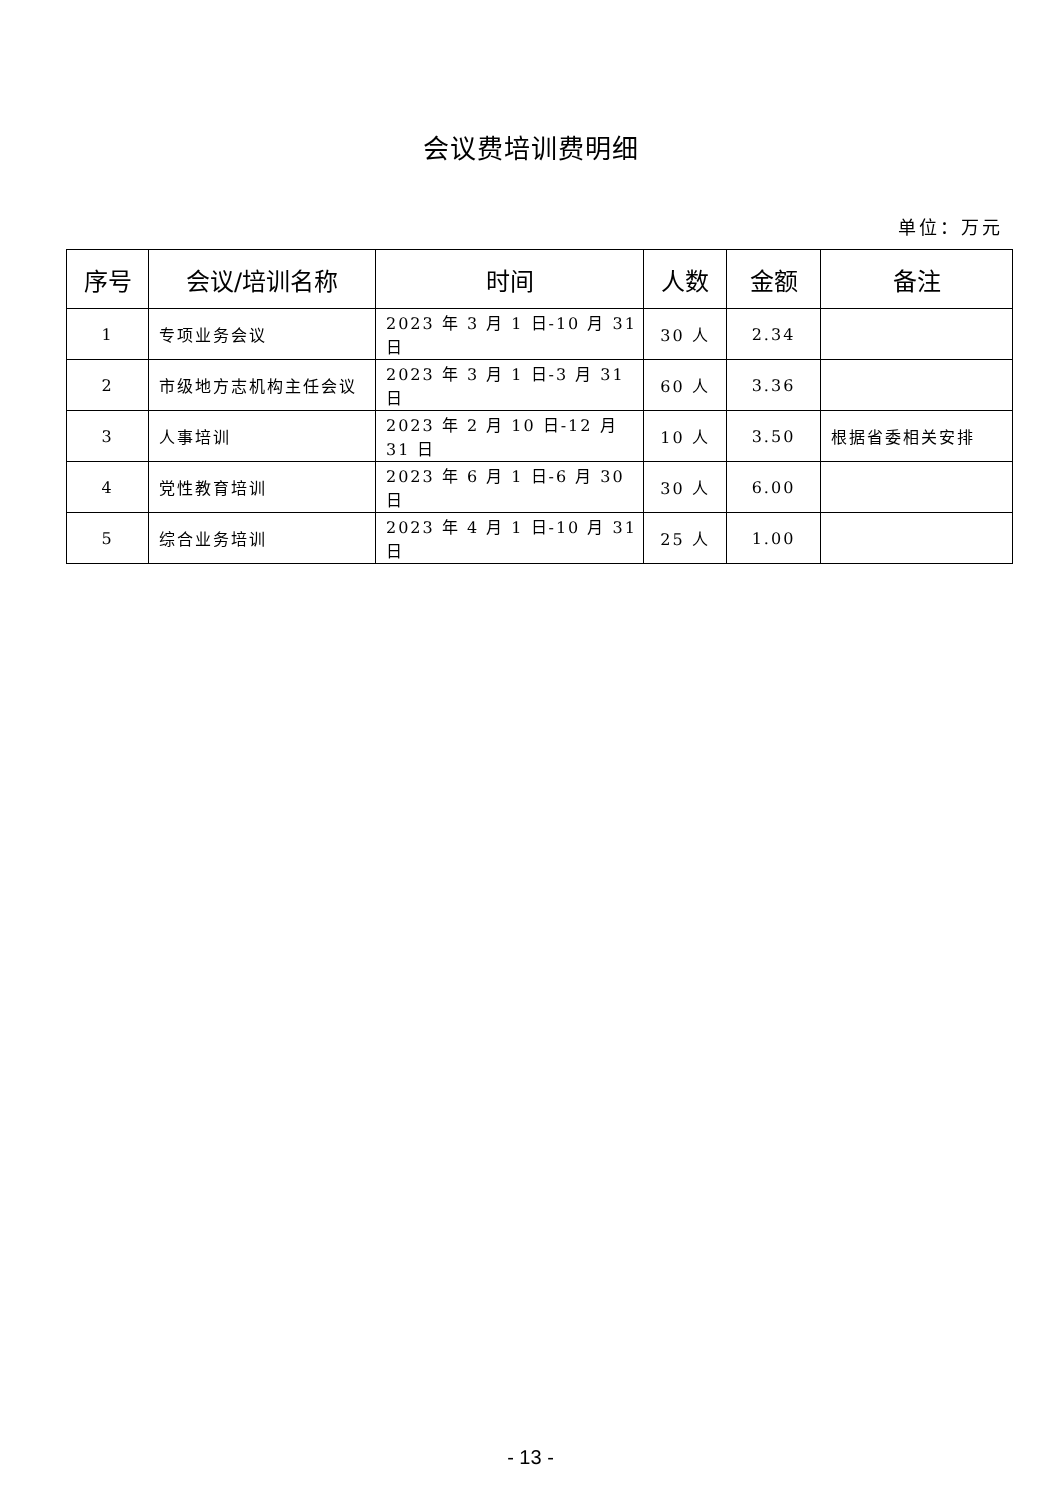会议费培训费明细
单位：万元
| 序号 | 会议/培训名称 | 时间 | 人数 | 金额 | 备注 |
| --- | --- | --- | --- | --- | --- |
| 1 | 专项业务会议 | 2023 年 3 月 1 日-10 月 31 日 | 30 人 | 2.34 | |
| 2 | 市级地方志机构主任会议 | 2023 年 3 月 1 日-3 月 31 日 | 60 人 | 3.36 | |
| 3 | 人事培训 | 2023 年 2 月 10 日-12 月 31 日 | 10 人 | 3.50 | 根据省委相关安排 |
| 4 | 党性教育培训 | 2023 年 6 月 1 日-6 月 30 日 | 30 人 | 6.00 | |
| 5 | 综合业务培训 | 2023 年 4 月 1 日-10 月 31 日 | 25 人 | 1.00 | |
- 13 -